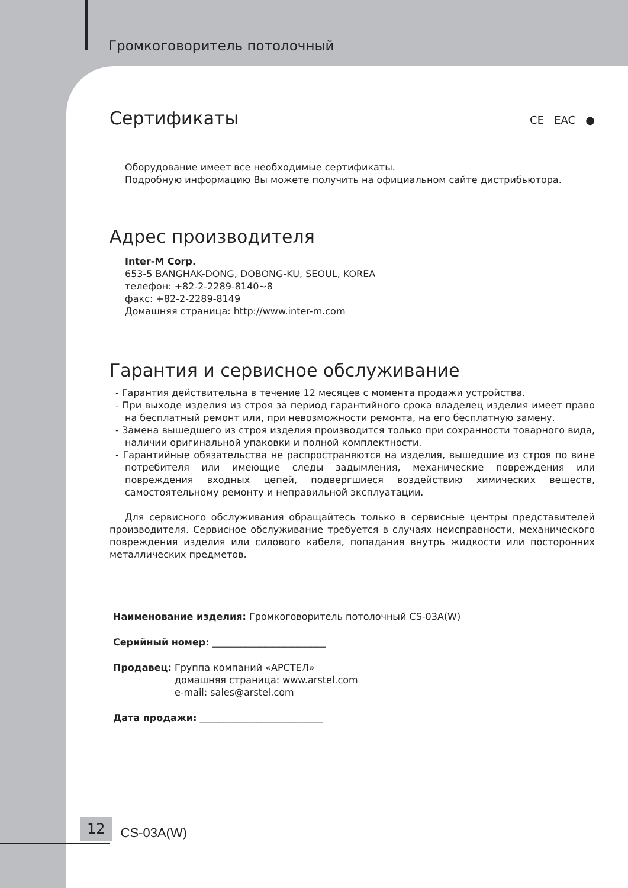Громкоговоритель потолочный
CE EAC ●
Сертификаты
Оборудование имеет все необходимые сертификаты.
Подробную информацию Вы можете получить на официальном сайте дистрибьютора.
Адрес производителя
Inter-M Corp.
653-5 BANGHAK-DONG, DOBONG-KU, SEOUL, KOREA
телефон: +82-2-2289-8140~8
факс: +82-2-2289-8149
Домашняя страница: http://www.inter-m.com
Гарантия и сервисное обслуживание
- Гарантия действительна в течение 12 месяцев с момента продажи устройства.
- При выходе изделия из строя за период гарантийного срока владелец изделия имеет право на бесплатный ремонт или, при невозможности ремонта, на его бесплатную замену.
- Замена вышедшего из строя изделия производится только при сохранности товарного вида, наличии оригинальной упаковки и полной комплектности.
- Гарантийные обязательства не распространяются на изделия, вышедшие из строя по вине потребителя или имеющие следы задымления, механические повреждения или повреждения входных цепей, подвергшиеся воздействию химических веществ, самостоятельному ремонту и неправильной эксплуатации.
Для сервисного обслуживания обращайтесь только в сервисные центры представителей производителя. Сервисное обслуживание требуется в случаях неисправности, механического повреждения изделия или силового кабеля, попадания внутрь жидкости или посторонних металлических предметов.
Наименование изделия: Громкоговоритель потолочный CS-03A(W)
Серийный номер: ________________________
Продавец: Группа компаний «АРСТЕЛ»
домашняя страница: www.arstel.com
e-mail: sales@arstel.com
Дата продажи: __________________________
12 CS-03A(W)